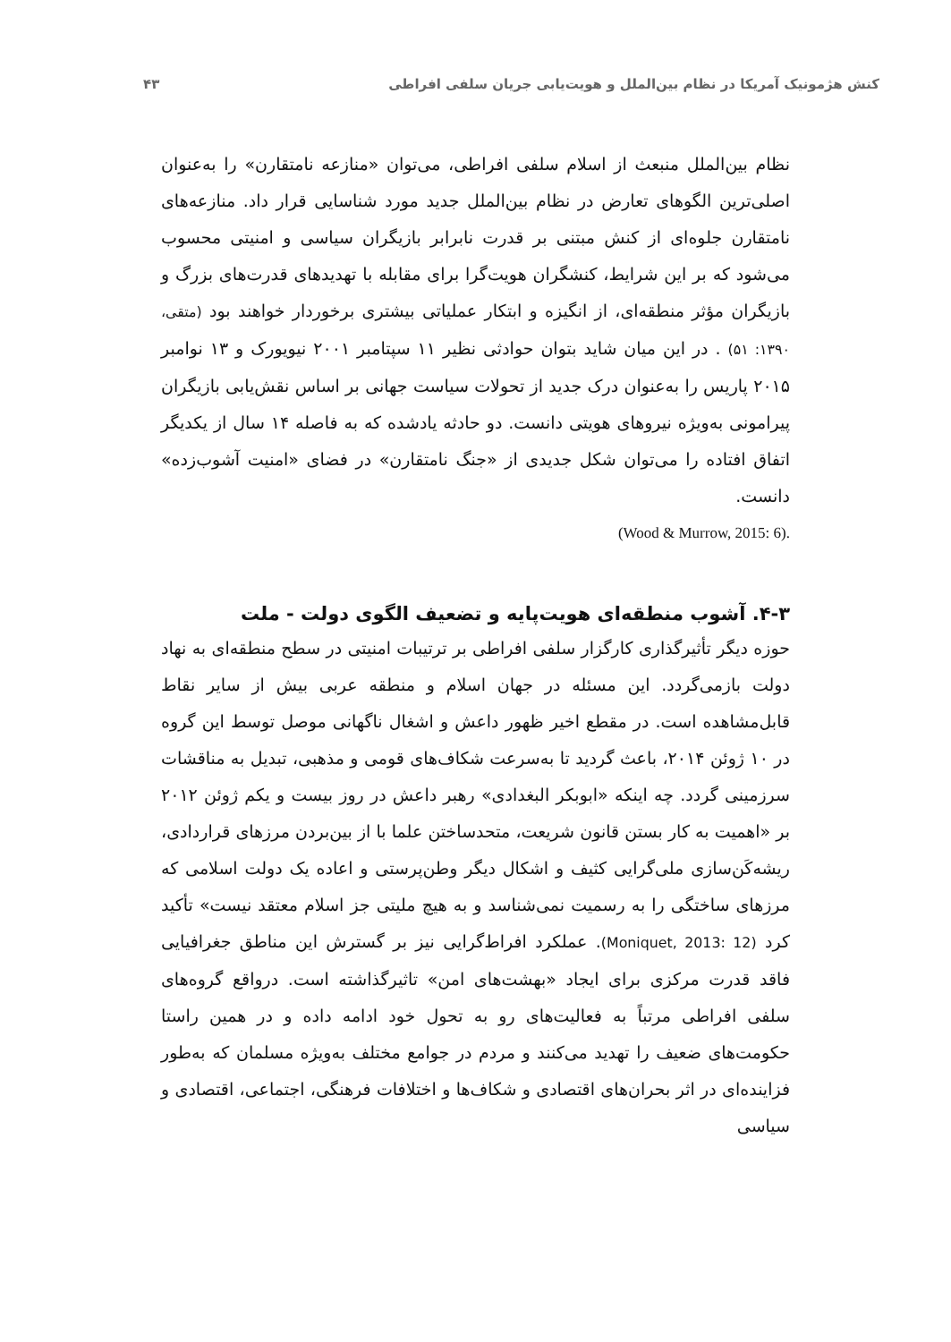کنش هژمونیک آمریکا در نظام بین‌الملل و هویت‌یابی جریان سلفی افراطی ۴۳
نظام بین‌الملل منبعث از اسلام سلفی افراطی، می‌توان «منازعه نامتقارن» را به‌عنوان اصلی‌ترین الگوهای تعارض در نظام بین‌الملل جدید مورد شناسایی قرار داد. منازعه‌های نامتقارن جلوه‌ای از کنش مبتنی بر قدرت نابرابر بازیگران سیاسی و امنیتی محسوب می‌شود که بر این شرایط، کنشگران هویت‌گرا برای مقابله با تهدیدهای قدرت‌های بزرگ و بازیگران مؤثر منطقه‌ای، از انگیزه و ابتکار عملیاتی بیشتری برخوردار خواهند بود (متقی، ۱۳۹۰: ۵۱) . در این میان شاید بتوان حوادثی نظیر ۱۱ سپتامبر ۲۰۰۱ نیویورک و ۱۳ نوامبر ۲۰۱۵ پاریس را به‌عنوان درک جدید از تحولات سیاست جهانی بر اساس نقش‌یابی بازیگران پیرامونی به‌ویژه نیروهای هویتی دانست. دو حادثه یادشده که به فاصله ۱۴ سال از یکدیگر اتفاق افتاده را می‌توان شکل جدیدی از «جنگ نامتقارن» در فضای «امنیت آشوب‌زده» دانست.
(Wood & Murrow, 2015: 6).
۴-۳. آشوب منطقه‌ای هویت‌پایه و تضعیف الگوی دولت - ملت
حوزه دیگر تأثیرگذاری کارگزار سلفی افراطی بر ترتیبات امنیتی در سطح منطقه‌ای به نهاد دولت بازمی‌گردد. این مسئله در جهان اسلام و منطقه عربی بیش از سایر نقاط قابل‌مشاهده است. در مقطع اخیر ظهور داعش و اشغال ناگهانی موصل توسط این گروه در ۱۰ ژوئن ۲۰۱۴، باعث گردید تا به‌سرعت شکاف‌های قومی و مذهبی، تبدیل به مناقشات سرزمینی گردد. چه اینکه «ابوبکر البغدادی» رهبر داعش در روز بیست و یکم ژوئن ۲۰۱۲ بر «اهمیت به کار بستن قانون شریعت، متحدساختن علما با از بین‌بردن مرزهای قراردادی، ریشه‌کَن‌سازی ملی‌گرایی کثیف و اشکال دیگر وطن‌پرستی و اعاده یک دولت اسلامی که مرزهای ساختگی را به رسمیت نمی‌شناسد و به هیچ ملیتی جز اسلام معتقد نیست» تأکید کرد (Moniquet, 2013: 12). عملکرد افراط‌گرایی نیز بر گسترش این مناطق جغرافیایی فاقد قدرت مرکزی برای ایجاد «بهشت‌های امن» تاثیرگذاشته است. درواقع گروه‌های سلفی افراطی مرتباً به فعالیت‌های رو به تحول خود ادامه داده و در همین راستا حکومت‌های ضعیف را تهدید می‌کنند و مردم در جوامع مختلف به‌ویژه مسلمان که به‌طور فزاینده‌ای در اثر بحران‌های اقتصادی و شکاف‌ها و اختلافات فرهنگی، اجتماعی، اقتصادی و سیاسی